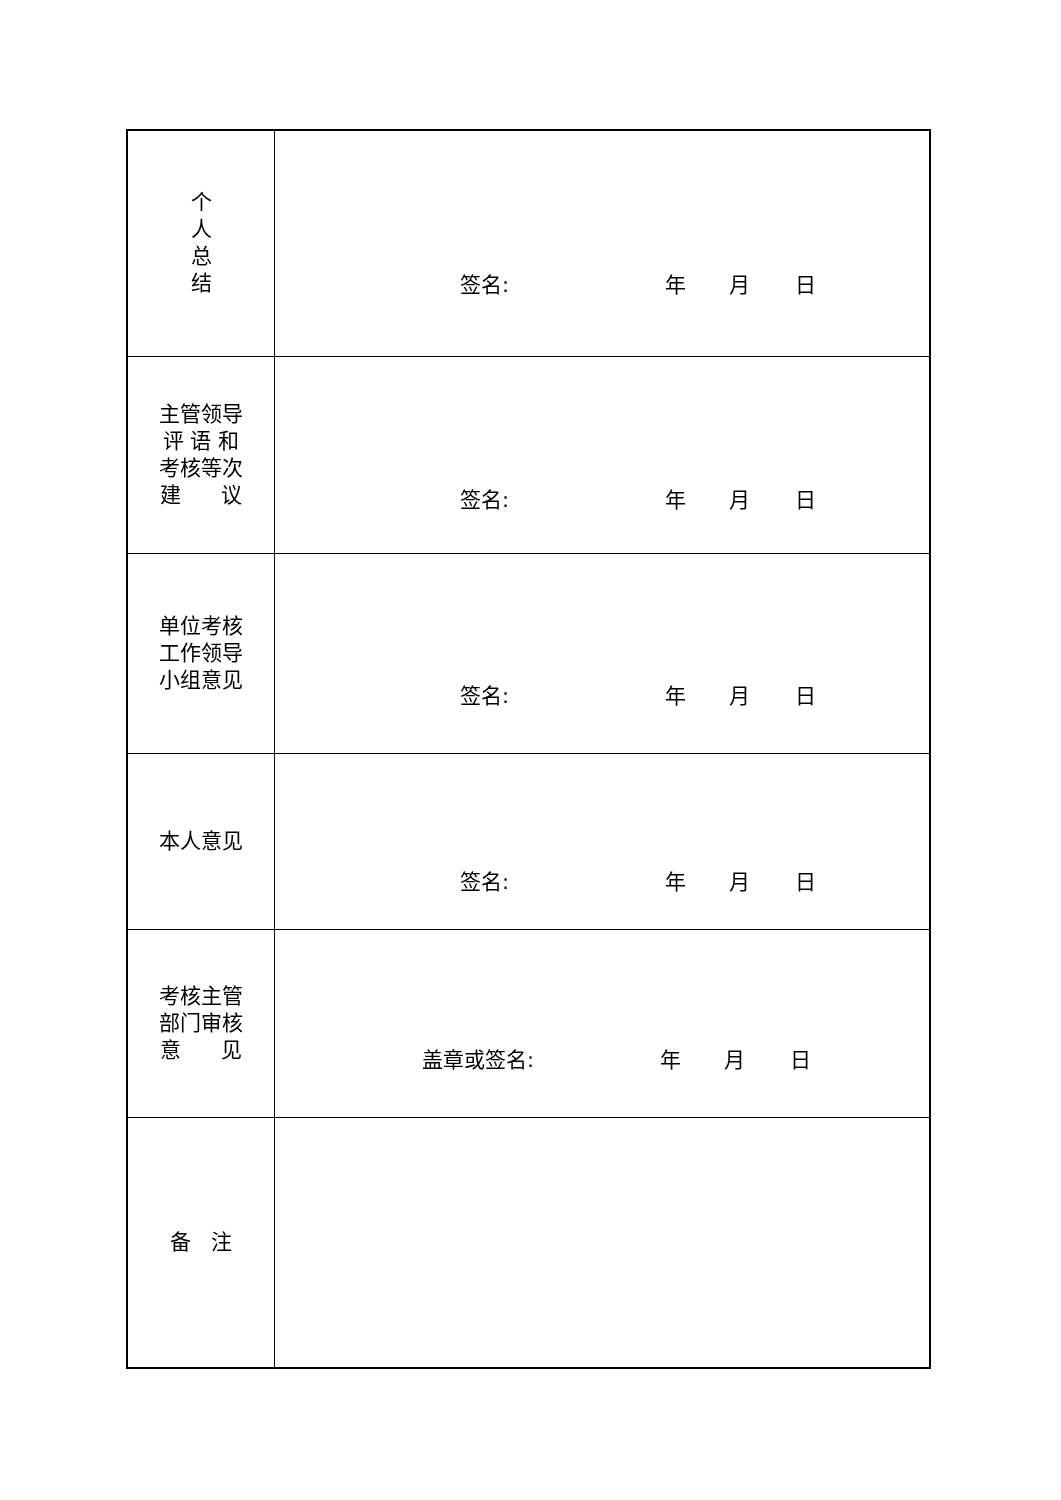| 个 人 总 结 | 签名: 年 月 日 |
| 主管领导 评 语 和 考核等次 建 议 | 签名: 年 月 日 |
| 单位考核 工作领导 小组意见 | 签名: 年 月 日 |
| 本人意见 | 签名: 年 月 日 |
| 考核主管 部门审核 意 见 | 盖章或签名: 年 月 日 |
| 备 注 | |